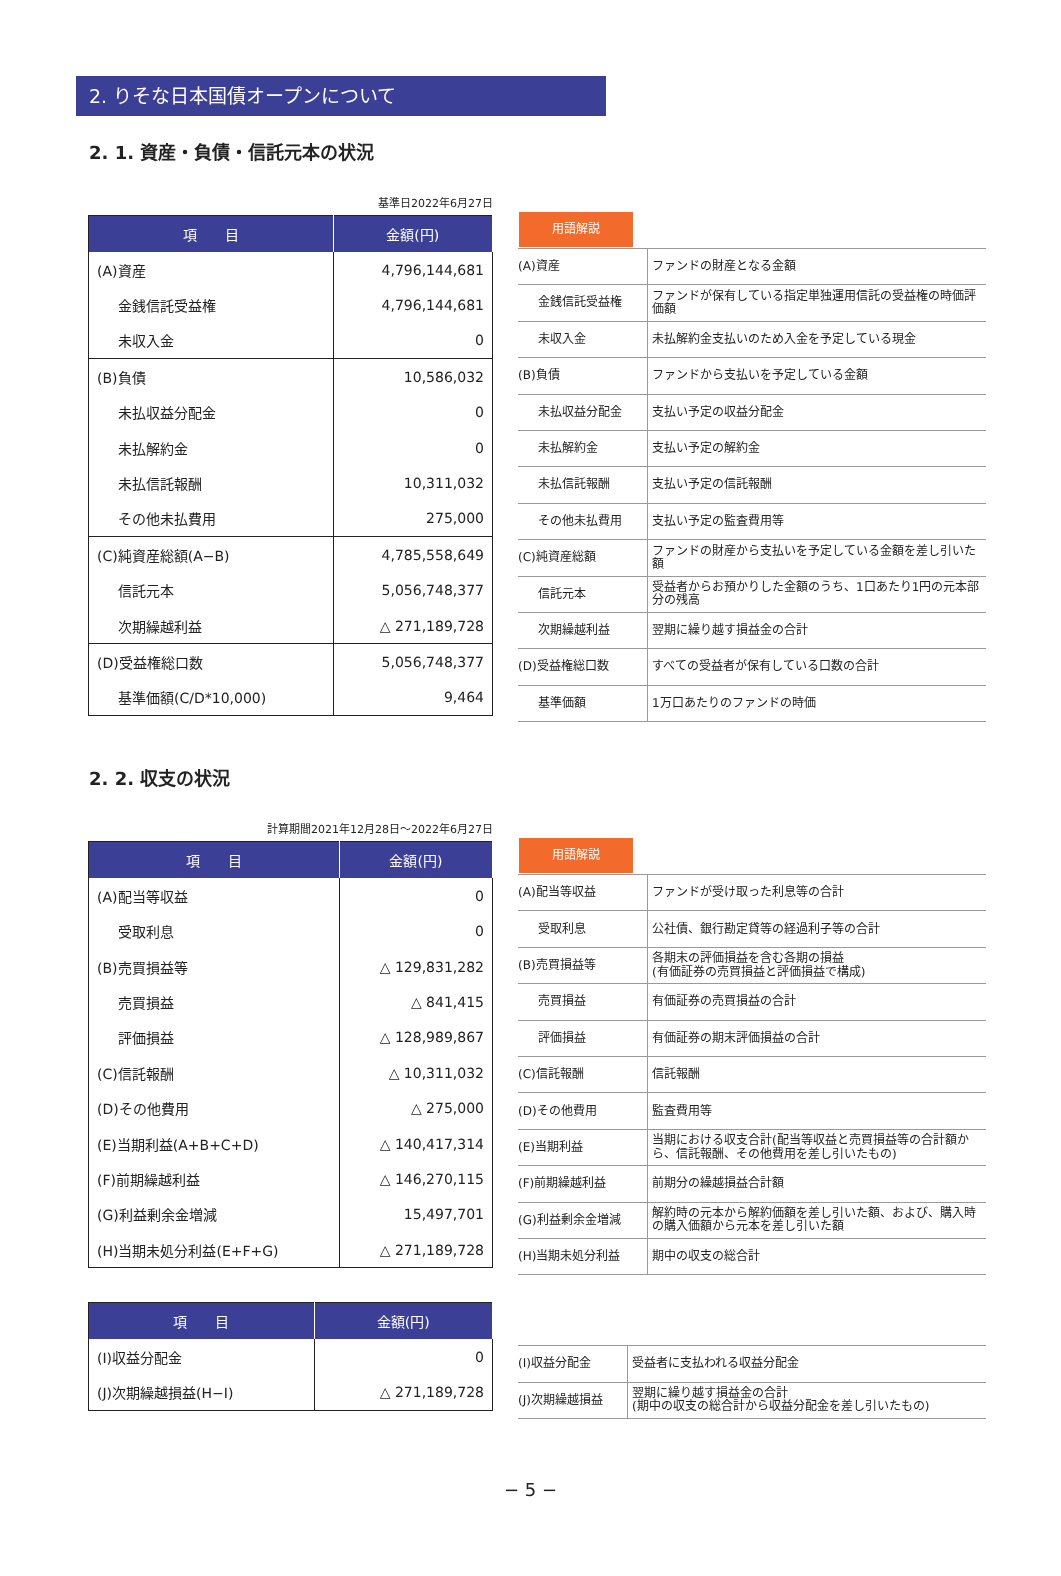2. りそな日本国債オープンについて
2. 1. 資産・負債・信託元本の状況
基準日2022年6月27日
| 項 目 | 金額(円) |
| --- | --- |
| (A)資産 | 4,796,144,681 |
| 金銭信託受益権 | 4,796,144,681 |
| 未収入金 | 0 |
| (B)負債 | 10,586,032 |
| 未払収益分配金 | 0 |
| 未払解約金 | 0 |
| 未払信託報酬 | 10,311,032 |
| その他未払費用 | 275,000 |
| (C)純資産総額(A−B) | 4,785,558,649 |
| 信託元本 | 5,056,748,377 |
| 次期繰越利益 | △ 271,189,728 |
| (D)受益権総口数 | 5,056,748,377 |
| 基準価額(C/D*10,000) | 9,464 |
| 用語解説 | |
| --- | --- |
| (A)資産 | ファンドの財産となる金額 |
| 金銭信託受益権 | ファンドが保有している指定単独運用信託の受益権の時価評価額 |
| 未収入金 | 未払解約金支払いのため入金を予定している現金 |
| (B)負債 | ファンドから支払いを予定している金額 |
| 未払収益分配金 | 支払い予定の収益分配金 |
| 未払解約金 | 支払い予定の解約金 |
| 未払信託報酬 | 支払い予定の信託報酬 |
| その他未払費用 | 支払い予定の監査費用等 |
| (C)純資産総額 | ファンドの財産から支払いを予定している金額を差し引いた額 |
| 信託元本 | 受益者からお預かりした金額のうち、1口あたり1円の元本部分の残高 |
| 次期繰越利益 | 翌期に繰り越す損益金の合計 |
| (D)受益権総口数 | すべての受益者が保有している口数の合計 |
| 基準価額 | 1万口あたりのファンドの時価 |
2. 2. 収支の状況
計算期間2021年12月28日〜2022年6月27日
| 項 目 | 金額(円) |
| --- | --- |
| (A)配当等収益 | 0 |
| 受取利息 | 0 |
| (B)売買損益等 | △ 129,831,282 |
| 売買損益 | △ 841,415 |
| 評価損益 | △ 128,989,867 |
| (C)信託報酬 | △ 10,311,032 |
| (D)その他費用 | △ 275,000 |
| (E)当期利益(A+B+C+D) | △ 140,417,314 |
| (F)前期繰越利益 | △ 146,270,115 |
| (G)利益剰余金増減 | 15,497,701 |
| (H)当期未処分利益(E+F+G) | △ 271,189,728 |
| 項 目 | 金額(円) |
| --- | --- |
| (I)収益分配金 | 0 |
| (J)次期繰越損益(H−I) | △ 271,189,728 |
| 用語解説 | |
| --- | --- |
| (A)配当等収益 | ファンドが受け取った利息等の合計 |
| 受取利息 | 公社債、銀行勘定貸等の経過利子等の合計 |
| (B)売買損益等 | 各期末の評価損益を含む各期の損益 (有価証券の売買損益と評価損益で構成) |
| 売買損益 | 有価証券の売買損益の合計 |
| 評価損益 | 有価証券の期末評価損益の合計 |
| (C)信託報酬 | 信託報酬 |
| (D)その他費用 | 監査費用等 |
| (E)当期利益 | 当期における収支合計(配当等収益と売買損益等の合計額から、信託報酬、その他費用を差し引いたもの) |
| (F)前期繰越利益 | 前期分の繰越損益合計額 |
| (G)利益剰余金増減 | 解約時の元本から解約価額を差し引いた額、および、購入時の購入価額から元本を差し引いた額 |
| (H)当期未処分利益 | 期中の収支の総合計 |
| (I)収益分配金 | 受益者に支払われる収益分配金 |
| (J)次期繰越損益 | 翌期に繰り越す損益金の合計 (期中の収支の総合計から収益分配金を差し引いたもの) |
− 5 −